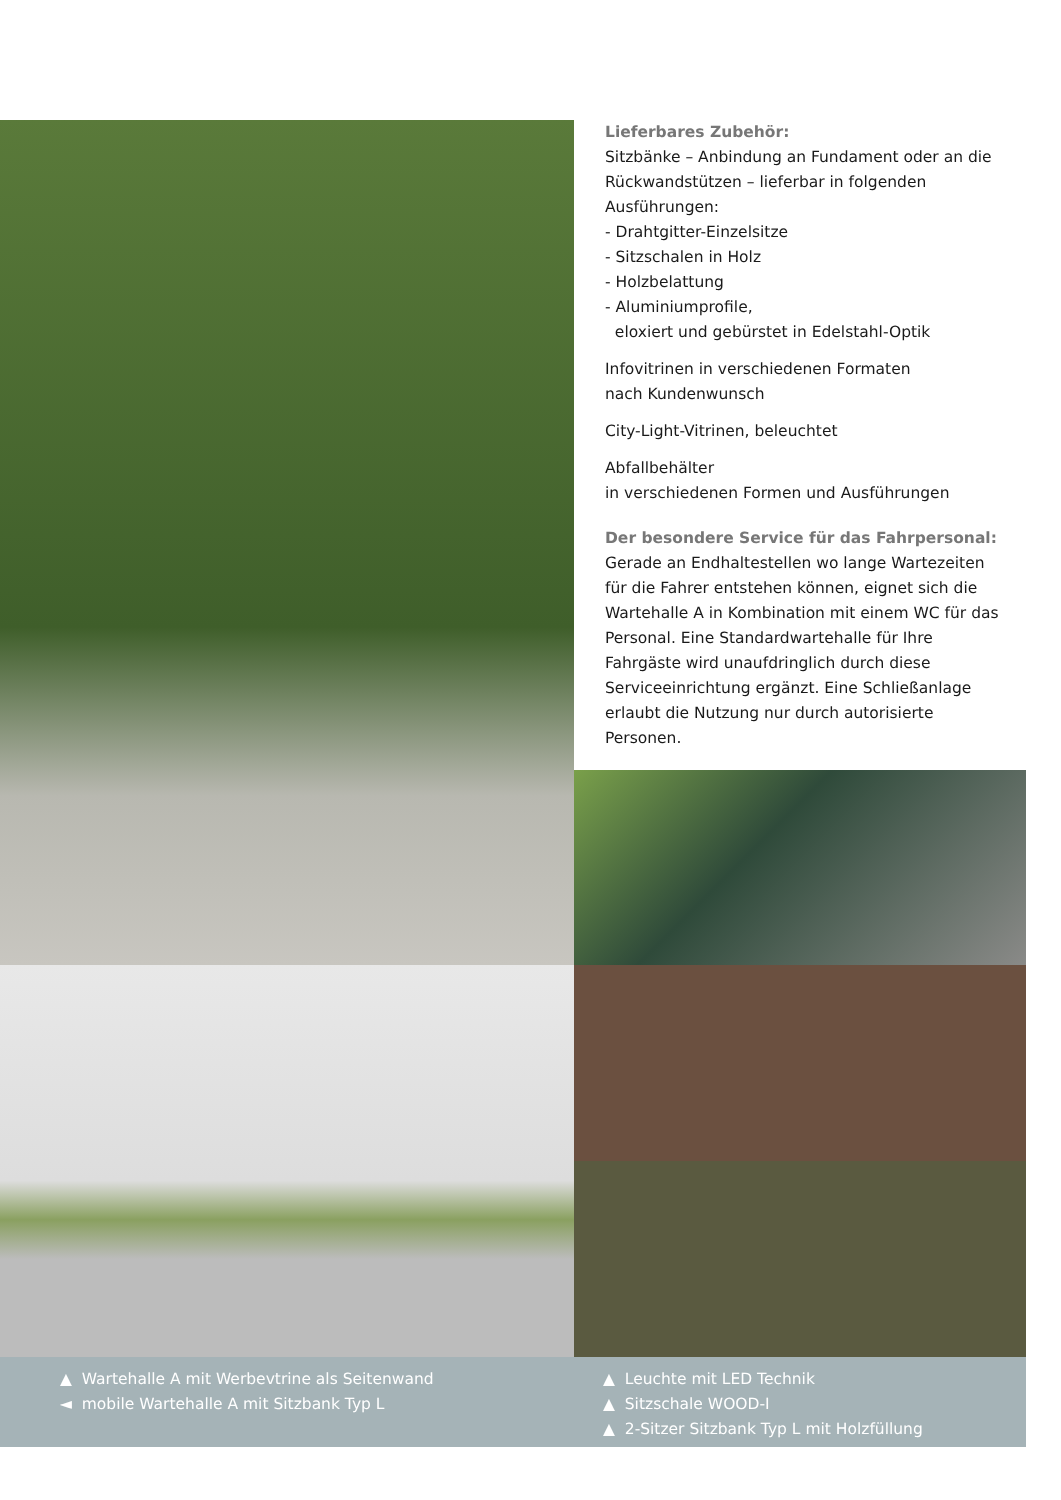Lieferbares Zubehör:
Sitzbänke – Anbindung an Fundament oder an die Rückwandstützen – lieferbar in folgenden Ausführungen:
- Drahtgitter-Einzelsitze
- Sitzschalen in Holz
- Holzbelattung
- Aluminiumprofile,
eloxiert und gebürstet in Edelstahl-Optik
Infovitrinen in verschiedenen Formaten
nach Kundenwunsch
City-Light-Vitrinen, beleuchtet
Abfallbehälter
in verschiedenen Formen und Ausführungen
Der besondere Service für das Fahrpersonal:
Gerade an Endhaltestellen wo lange Wartezeiten für die Fahrer entstehen können, eignet sich die Wartehalle A in Kombination mit einem WC für das Personal. Eine Standardwartehalle für Ihre Fahrgäste wird unaufdringlich durch diese Serviceeinrichtung ergänzt. Eine Schließanlage erlaubt die Nutzung nur durch autorisierte Personen.
▲ Wartehalle A mit Werbevtrine als Seitenwand
◄ mobile Wartehalle A mit Sitzbank Typ L
▲ Leuchte mit LED Technik
▲ Sitzschale WOOD-I
▲ 2-Sitzer Sitzbank Typ L mit Holzfüllung